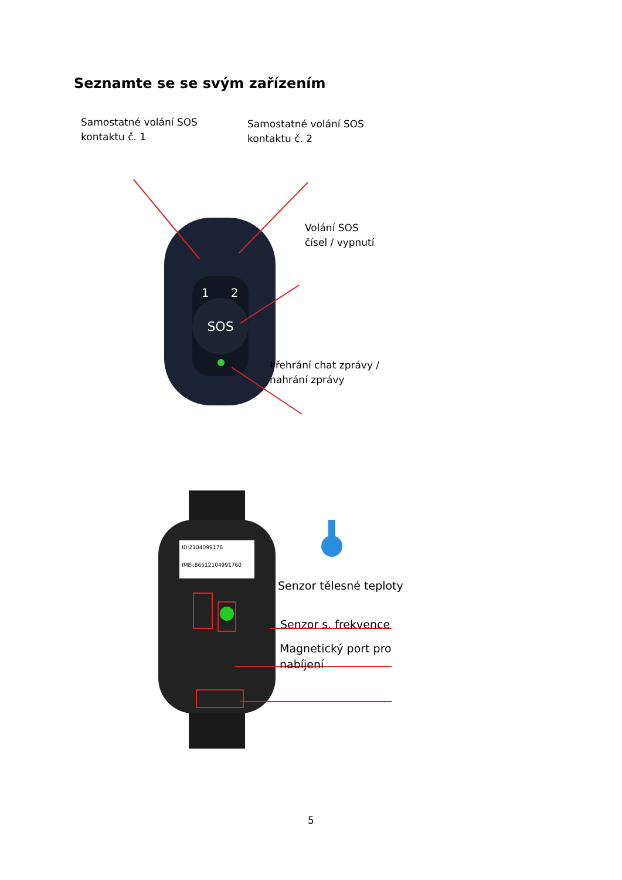Seznamte se se svým zařízením
SOS
1
2
Samostatné volání SOS
kontaktu č. 1
Samostatné volání SOS
kontaktu č. 2
Volání SOS
čísel / vypnutí
Přehrání chat zprávy /
nahrání zprávy
ID:2104099176
IMEI:865121049917​60
Senzor tělesné teploty
Senzor s. frekvence
Magnetický port pro
nabíjení
5